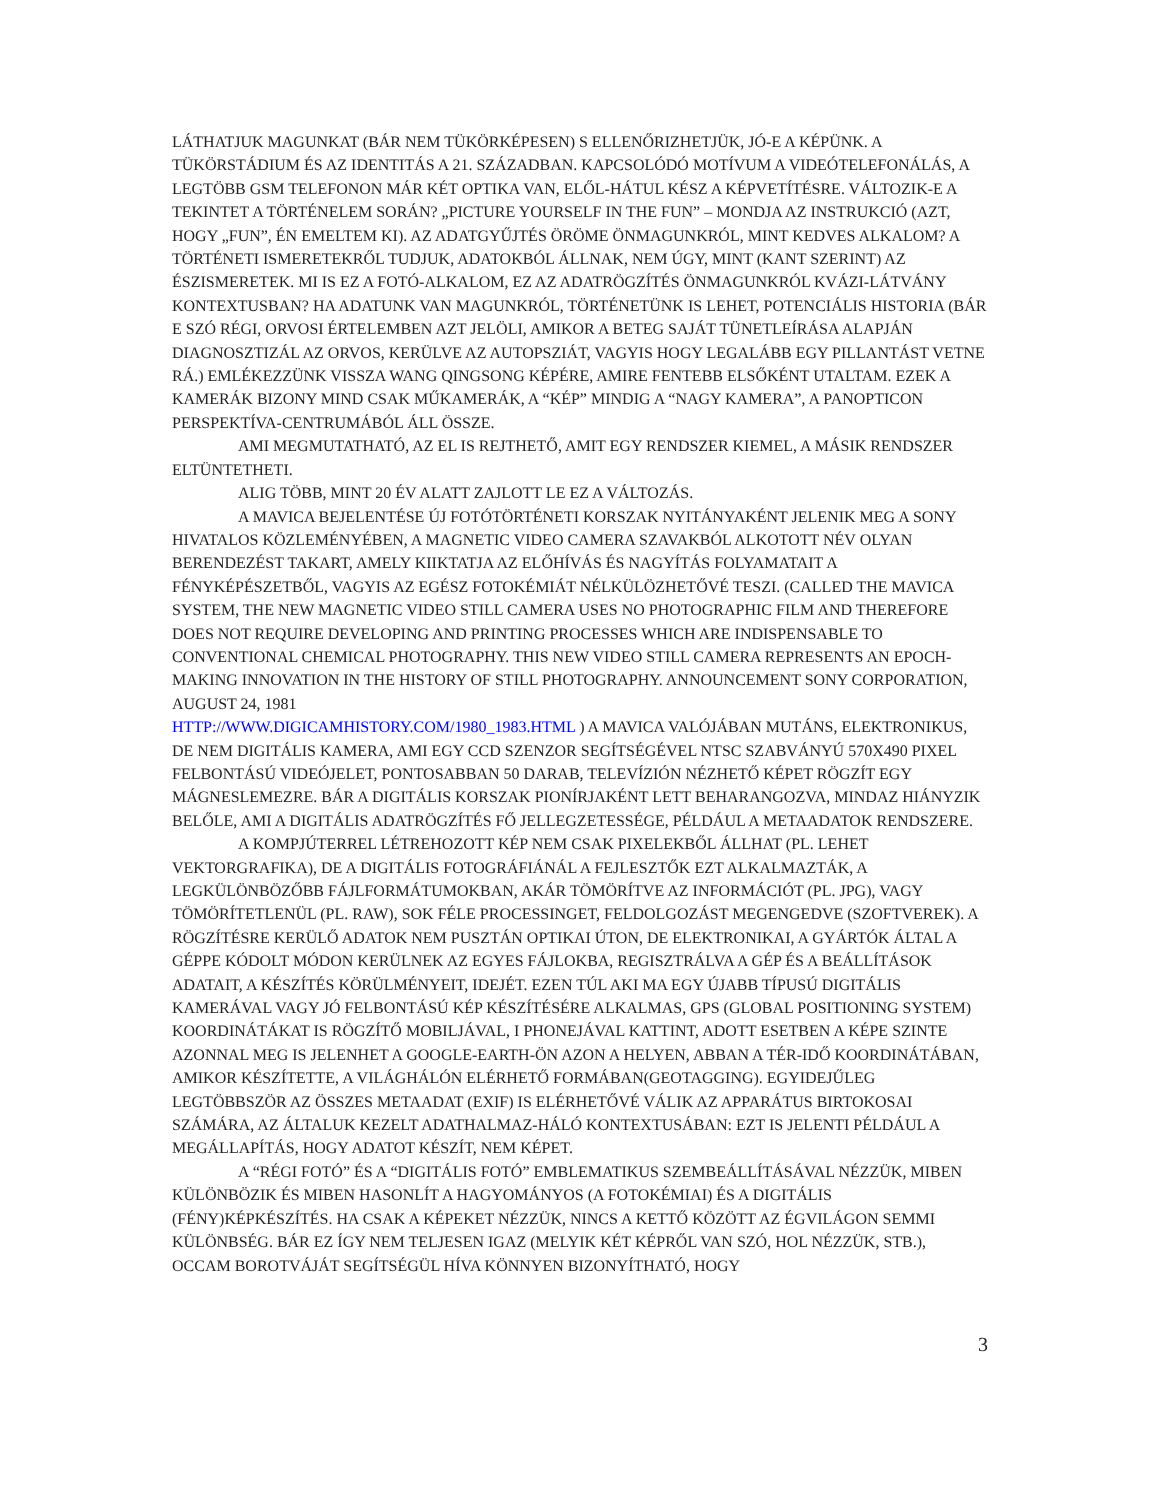LÁTHATJUK MAGUNKAT (BÁR NEM TÜKÖRKÉPESEN) S ELLENŐRIZHETJÜK, JÓ-E A KÉPÜNK. A TÜKÖRSTÁDIUM ÉS AZ IDENTITÁS A 21. SZÁZADBAN. KAPCSOLÓDÓ MOTÍVUM A VIDEÓTELEFONÁLÁS, A LEGTÖBB GSM TELEFONON MÁR KÉT OPTIKA VAN, ELŐL-HÁTUL KÉSZ A KÉPVETÍTÉSRE. VÁLTOZIK-E A TEKINTET A TÖRTÉNELEM SORÁN? „PICTURE YOURSELF IN THE FUN” – MONDJA AZ INSTRUKCIÓ (AZT, HOGY „FUN”, ÉN EMELTEM KI). AZ ADATGYŰJTÉS ÖRÖME ÖNMAGUNKRÓL, MINT KEDVES ALKALOM? A TÖRTÉNETI ISMERETEKRŐL TUDJUK, ADATOKBÓL ÁLLNAK, NEM ÚGY, MINT (KANT SZERINT) AZ ÉSZISMERETEK. MI IS EZ A FOTÓ-ALKALOM, EZ AZ ADATRÖGZÍTÉS ÖNMAGUNKRÓL KVÁZI-LÁTVÁNY KONTEXTUSBAN? HA ADATUNK VAN MAGUNKRÓL, TÖRTÉNETÜNK IS LEHET, POTENCIÁLIS HISTORIA (BÁR E SZÓ RÉGI, ORVOSI ÉRTELEMBEN AZT JELÖLI, AMIKOR A BETEG SAJÁT TÜNETLEÍRÁSA ALAPJÁN DIAGNOSZTIZÁL AZ ORVOS, KERÜLVE AZ AUTOPSZIÁT, VAGYIS HOGY LEGALÁBB EGY PILLANTÁST VETNE RÁ.) EMLÉKEZZÜNK VISSZA WANG QINGSONG KÉPÉRE, AMIRE FENTEBB ELSŐKÉNT UTALTAM. EZEK A KAMERÁK BIZONY MIND CSAK MŰKAMERÁK, A “KÉP” MINDIG A “NAGY KAMERA”, A PANOPTICON PERSPEKTÍVA-CENTRUMÁBÓL ÁLL ÖSSZE.
AMI MEGMUTATHATÓ, AZ EL IS REJTHETŐ, AMIT EGY RENDSZER KIEMEL, A MÁSIK RENDSZER ELTÜNTETHETI.
ALIG TÖBB, MINT 20 ÉV ALATT ZAJLOTT LE EZ A VÁLTOZÁS.
A MAVICA BEJELENTÉSE ÚJ FOTÓTÖRTÉNETI KORSZAK NYITÁNYAKÉNT JELENIK MEG A SONY HIVATALOS KÖZLEMÉNYÉBEN, A MAGNETIC VIDEO CAMERA SZAVAKBÓL ALKOTOTT NÉV OLYAN BERENDEZÉST TAKART, AMELY KIIKTATJA AZ ELŐHÍVÁS ÉS NAGYÍTÁS FOLYAMATAIT A FÉNYKÉPÉSZETBŐL, VAGYIS AZ EGÉSZ FOTOKÉMIÁT NÉLKÜLÖZHETŐVÉ TESZI. (CALLED THE MAVICA SYSTEM, THE NEW MAGNETIC VIDEO STILL CAMERA USES NO PHOTOGRAPHIC FILM AND THEREFORE DOES NOT REQUIRE DEVELOPING AND PRINTING PROCESSES WHICH ARE INDISPENSABLE TO CONVENTIONAL CHEMICAL PHOTOGRAPHY. THIS NEW VIDEO STILL CAMERA REPRESENTS AN EPOCH-MAKING INNOVATION IN THE HISTORY OF STILL PHOTOGRAPHY. ANNOUNCEMENT SONY CORPORATION, AUGUST 24, 1981
HTTP://WWW.DIGICAMHISTORY.COM/1980_1983.HTML ) A MAVICA VALÓJÁBAN MUTÁNS, ELEKTRONIKUS, DE NEM DIGITÁLIS KAMERA, AMI EGY CCD SZENZOR SEGÍTSÉGÉVEL NTSC SZABVÁNYÚ 570X490 PIXEL FELBONTÁSÚ VIDEÓJELET, PONTOSABBAN 50 DARAB, TELEVÍZIÓN NÉZHETŐ KÉPET RÖGZÍT EGY MÁGNESLEMEZRE. BÁR A DIGITÁLIS KORSZAK PIONÍRJAKÉNT LETT BEHARANGOZVA, MINDAZ HIÁNYZIK BELŐLE, AMI A DIGITÁLIS ADATRÖGZÍTÉS FŐ JELLEGZETESSÉGE, PÉLDÁUL A METAADATOK RENDSZERE.
A KOMPJÚTERREL LÉTREHOZOTT KÉP NEM CSAK PIXELEKBŐL ÁLLHAT (PL. LEHET VEKTORGRAFIKA), DE A DIGITÁLIS FOTOGRÁFIÁNÁL A FEJLESZTŐK EZT ALKALMAZTÁK, A LEGKÜLÖNBÖZŐBB FÁJLFORMÁTUMOKBAN, AKÁR TÖMÖRÍTVE AZ INFORMÁCIÓT (PL. JPG), VAGY TÖMÖRÍTETLENÜL (PL. RAW), SOK FÉLE PROCESSINGET, FELDOLGOZÁST MEGENGEDVE (SZOFTVEREK). A RÖGZÍTÉSRE KERÜLŐ ADATOK NEM PUSZTÁN OPTIKAI ÚTON, DE ELEKTRONIKAI, A GYÁRTÓK ÁLTAL A GÉPPE KÓDOLT MÓDON KERÜLNEK AZ EGYES FÁJLOKBA, REGISZTRÁLVA A GÉP ÉS A BEÁLLÍTÁSOK ADATAIT, A KÉSZÍTÉS KÖRÜLMÉNYEIT, IDEJÉT. EZEN TÚL AKI MA EGY ÚJABB TÍPUSÚ DIGITÁLIS KAMERÁVAL VAGY JÓ FELBONTÁSÚ KÉP KÉSZÍTÉSÉRE ALKALMAS, GPS (GLOBAL POSITIONING SYSTEM) KOORDINÁTÁKAT IS RÖGZÍTŐ MOBILJÁVAL, I PHONEJÁVAL KATTINT, ADOTT ESETBEN A KÉPE SZINTE AZONNAL MEG IS JELENHET A GOOGLE-EARTH-ÖN AZON A HELYEN, ABBAN A TÉR-IDŐ KOORDINÁTÁBAN, AMIKOR KÉSZÍTETTE, A VILÁGHÁLÓN ELÉRHETŐ FORMÁBAN(GEOTAGGING). EGYIDEJŰLEG LEGTÖBBSZÖR AZ ÖSSZES METAADAT (EXIF) IS ELÉRHETŐVÉ VÁLIK AZ APPARÁTUS BIRTOKOSAI SZÁMÁRA, AZ ÁLTALUK KEZELT ADATHALMAZ-HÁLÓ KONTEXTUSÁBAN: EZT IS JELENTI PÉLDÁUL A MEGÁLLAPÍTÁS, HOGY ADATOT KÉSZÍT, NEM KÉPET.
A “RÉGI FOTÓ” ÉS A “DIGITÁLIS FOTÓ” EMBLEMATIKUS SZEMBEÁLLÍTÁSÁVAL NÉZZÜK, MIBEN KÜLÖNBÖZIK ÉS MIBEN HASONLÍT A HAGYOMÁNYOS (A FOTOKÉMIAI) ÉS A DIGITÁLIS (FÉNY)KÉPKÉSZÍTÉS. HA CSAK A KÉPEKET NÉZZÜK, NINCS A KETTŐ KÖZÖTT AZ ÉGVILÁGON SEMMI KÜLÖNBSÉG. BÁR EZ ÍGY NEM TELJESEN IGAZ (MELYIK KÉT KÉPRŐL VAN SZÓ, HOL NÉZZÜK, STB.), OCCAM BOROTVÁJÁT SEGÍTSÉGÜL HÍVA KÖNNYEN BIZONYÍTHATÓ, HOGY
3